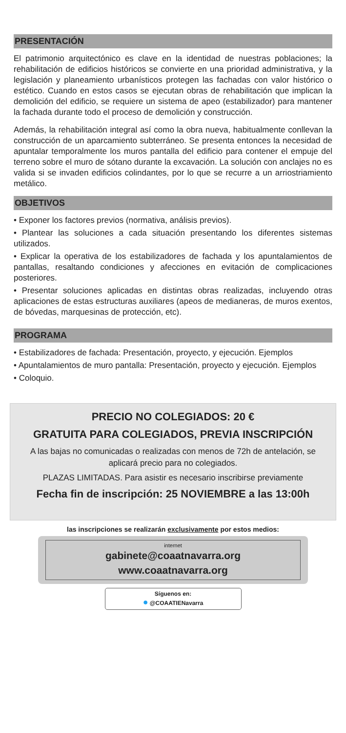PRESENTACIÓN
El patrimonio arquitectónico es clave en la identidad de nuestras poblaciones; la rehabilitación de edificios históricos se convierte en una prioridad administrativa, y la legislación y planeamiento urbanísticos protegen las fachadas con valor histórico o estético. Cuando en estos casos se ejecutan obras de rehabilitación que implican la demolición del edificio, se requiere un sistema de apeo (estabilizador) para mantener la fachada durante todo el proceso de demolición y construcción.
Además, la rehabilitación integral así como la obra nueva, habitualmente conllevan la construcción de un aparcamiento subterráneo. Se presenta entonces la necesidad de apuntalar temporalmente los muros pantalla del edificio para contener el empuje del terreno sobre el muro de sótano durante la excavación. La solución con anclajes no es valida si se invaden edificios colindantes, por lo que se recurre a un arriostriamiento metálico.
OBJETIVOS
• Exponer los factores previos (normativa, análisis previos).
• Plantear las soluciones a cada situación presentando los diferentes sistemas utilizados.
• Explicar la operativa de los estabilizadores de fachada y los apuntalamientos de pantallas, resaltando condiciones y afecciones en evitación de complicaciones posteriores.
• Presentar soluciones aplicadas en distintas obras realizadas, incluyendo otras aplicaciones de estas estructuras auxiliares (apeos de medianeras, de muros exentos, de bóvedas, marquesinas de protección, etc).
PROGRAMA
• Estabilizadores de fachada: Presentación, proyecto, y ejecución. Ejemplos
• Apuntalamientos de muro pantalla: Presentación, proyecto y ejecución. Ejemplos
• Coloquio.
PRECIO NO COLEGIADOS: 20 €
GRATUITA PARA COLEGIADOS, PREVIA INSCRIPCIÓN
A las bajas no comunicadas o realizadas con menos de 72h de antelación, se aplicará precio para no colegiados.
PLAZAS LIMITADAS. Para asistir es necesario inscribirse previamente
Fecha fin de inscripción: 25 NOVIEMBRE a las 13:00h
las inscripciones se realizarán exclusivamente por estos medios:
internet
gabinete@coaatnavarra.org
www.coaatnavarra.org
Síguenos en:
● @COAATIENavarra